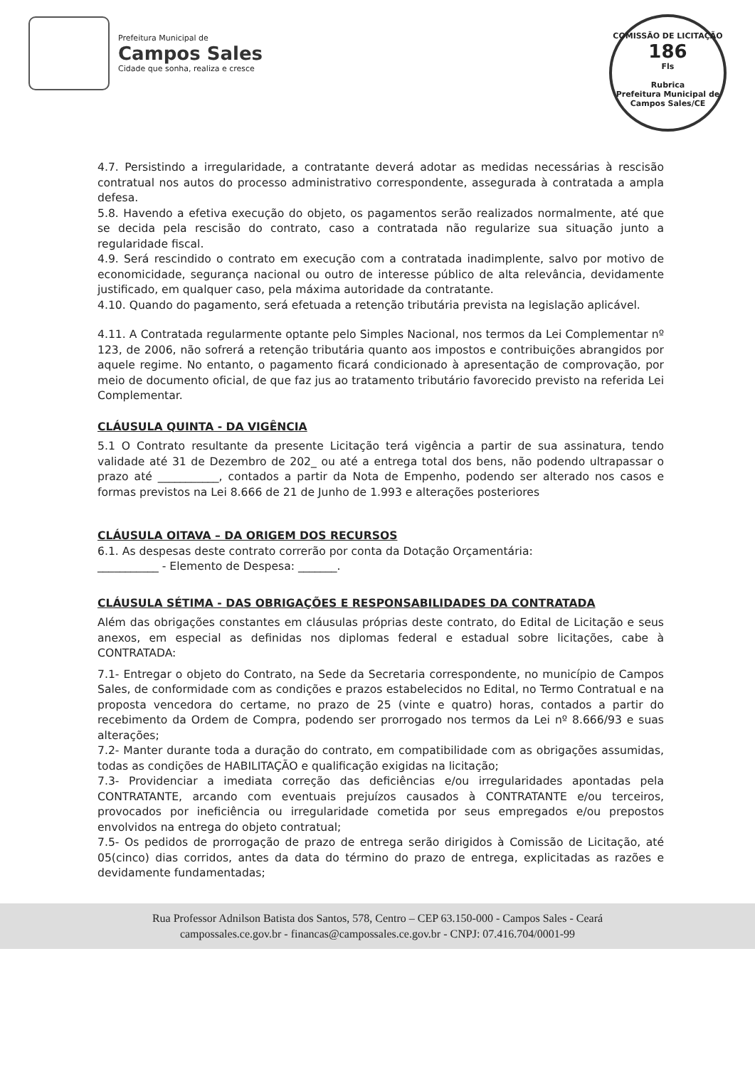Prefeitura Municipal de
Campos Sales
Cidade que sonha, realiza e cresce
COMISSÃO DE LICITAÇÃO
186
Fls
Rubrica
Prefeitura Municipal de Campos Sales/CE
4.7. Persistindo a irregularidade, a contratante deverá adotar as medidas necessárias à rescisão contratual nos autos do processo administrativo correspondente, assegurada à contratada a ampla defesa.
5.8. Havendo a efetiva execução do objeto, os pagamentos serão realizados normalmente, até que se decida pela rescisão do contrato, caso a contratada não regularize sua situação junto a regularidade fiscal.
4.9. Será rescindido o contrato em execução com a contratada inadimplente, salvo por motivo de economicidade, segurança nacional ou outro de interesse público de alta relevância, devidamente justificado, em qualquer caso, pela máxima autoridade da contratante.
4.10. Quando do pagamento, será efetuada a retenção tributária prevista na legislação aplicável.
4.11. A Contratada regularmente optante pelo Simples Nacional, nos termos da Lei Complementar nº 123, de 2006, não sofrerá a retenção tributária quanto aos impostos e contribuições abrangidos por aquele regime. No entanto, o pagamento ficará condicionado à apresentação de comprovação, por meio de documento oficial, de que faz jus ao tratamento tributário favorecido previsto na referida Lei Complementar.
CLÁUSULA QUINTA - DA VIGÊNCIA
5.1 O Contrato resultante da presente Licitação terá vigência a partir de sua assinatura, tendo validade até 31 de Dezembro de 202_ ou até a entrega total dos bens, não podendo ultrapassar o prazo até ___________, contados a partir da Nota de Empenho, podendo ser alterado nos casos e formas previstos na Lei 8.666 de 21 de Junho de 1.993 e alterações posteriores
CLÁUSULA OITAVA – DA ORIGEM DOS RECURSOS
6.1. As despesas deste contrato correrão por conta da Dotação Orçamentária:
___________ - Elemento de Despesa: _______.
CLÁUSULA SÉTIMA - DAS OBRIGAÇÕES E RESPONSABILIDADES DA CONTRATADA
Além das obrigações constantes em cláusulas próprias deste contrato, do Edital de Licitação e seus anexos, em especial as definidas nos diplomas federal e estadual sobre licitações, cabe à CONTRATADA:
7.1- Entregar o objeto do Contrato, na Sede da Secretaria correspondente, no município de Campos Sales, de conformidade com as condições e prazos estabelecidos no Edital, no Termo Contratual e na proposta vencedora do certame, no prazo de 25 (vinte e quatro) horas, contados a partir do recebimento da Ordem de Compra, podendo ser prorrogado nos termos da Lei nº 8.666/93 e suas alterações;
7.2- Manter durante toda a duração do contrato, em compatibilidade com as obrigações assumidas, todas as condições de HABILITAÇÃO e qualificação exigidas na licitação;
7.3- Providenciar a imediata correção das deficiências e/ou irregularidades apontadas pela CONTRATANTE, arcando com eventuais prejuízos causados à CONTRATANTE e/ou terceiros, provocados por ineficiência ou irregularidade cometida por seus empregados e/ou prepostos envolvidos na entrega do objeto contratual;
7.5- Os pedidos de prorrogação de prazo de entrega serão dirigidos à Comissão de Licitação, até 05(cinco) dias corridos, antes da data do término do prazo de entrega, explicitadas as razões e devidamente fundamentadas;
Rua Professor Adnilson Batista dos Santos, 578, Centro – CEP 63.150-000 - Campos Sales - Ceará
campossales.ce.gov.br - financas@campossales.ce.gov.br - CNPJ: 07.416.704/0001-99